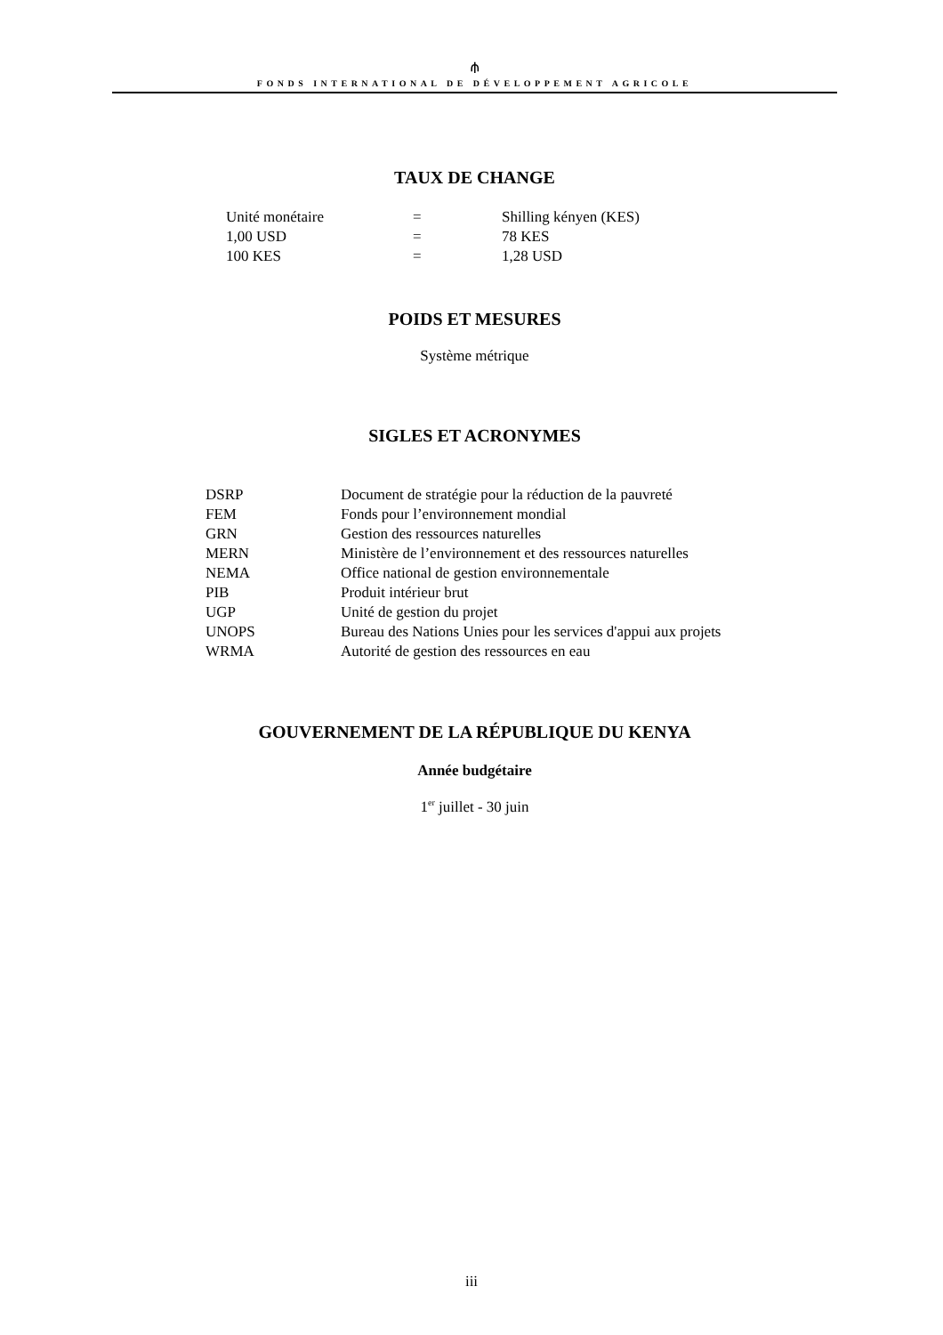⫛
FONDS INTERNATIONAL DE DÉVELOPPEMENT AGRICOLE
TAUX DE CHANGE
| Unité monétaire | = | Shilling kényen (KES) |
| 1,00 USD | = | 78 KES |
| 100 KES | = | 1,28 USD |
POIDS ET MESURES
Système métrique
SIGLES ET ACRONYMES
| DSRP | Document de stratégie pour la réduction de la pauvreté |
| FEM | Fonds pour l’environnement mondial |
| GRN | Gestion des ressources naturelles |
| MERN | Ministère de l’environnement et des ressources naturelles |
| NEMA | Office national de gestion environnementale |
| PIB | Produit intérieur brut |
| UGP | Unité de gestion du projet |
| UNOPS | Bureau des Nations Unies pour les services d'appui aux projets |
| WRMA | Autorité de gestion des ressources en eau |
GOUVERNEMENT DE LA RÉPUBLIQUE DU KENYA
Année budgétaire
1<sup>er</sup> juillet - 30 juin
iii